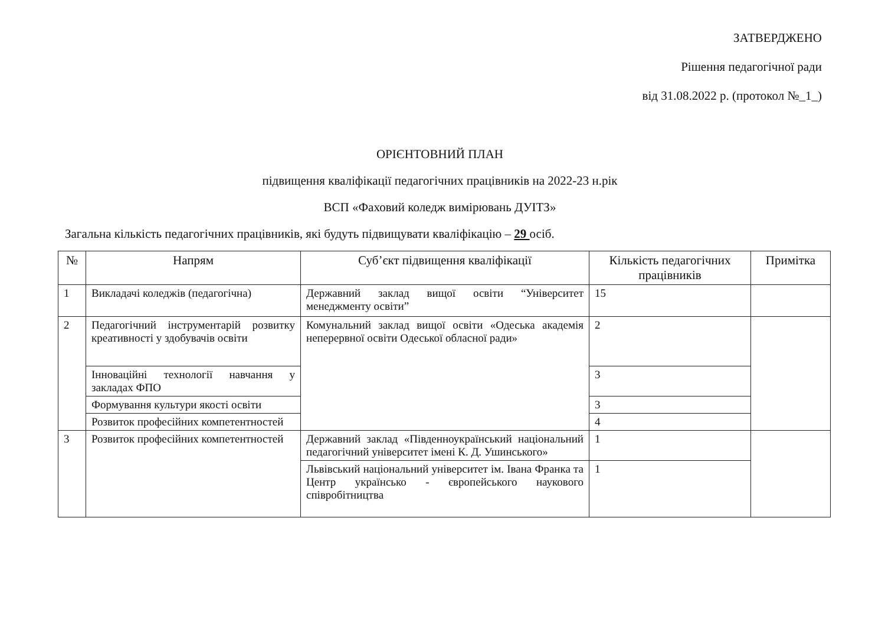ЗАТВЕРДЖЕНО
Рішення педагогічної ради
від 31.08.2022 р. (протокол №_1_)
ОРІЄНТОВНИЙ ПЛАН
підвищення кваліфікації педагогічних працівників на 2022-23 н.рік
ВСП «Фаховий коледж вимірювань ДУІТЗ»
Загальна кількість педагогічних працівників, які будуть підвищувати кваліфікацію – 29 осіб.
| № | Напрям | Суб’єкт підвищення кваліфікації | Кількість педагогічних працівників | Примітка |
| --- | --- | --- | --- | --- |
| 1 | Викладачі коледжів (педагогічна) | Державний заклад вищої освіти “Університет менеджменту освіти” | 15 | |
| 2 | Педагогічний інструментарій розвитку креативності у здобувачів освіти | Комунальний заклад вищої освіти «Одеська академія неперервної освіти Одеської обласної ради» | 2 | |
| | Інноваційні технології навчання у закладах ФПО | | 3 | |
| | Формування культури якості освіти | | 3 | |
| | Розвиток професійних компетентностей | | 4 | |
| 3 | Розвиток професійних компетентностей | Державний заклад «Південноукраїнський національний педагогічний університет імені К. Д. Ушинського» | 1 | |
| | | Львівський національний університет ім. Івана Франка та Центр українсько - європейського наукового співробітництва | 1 | |